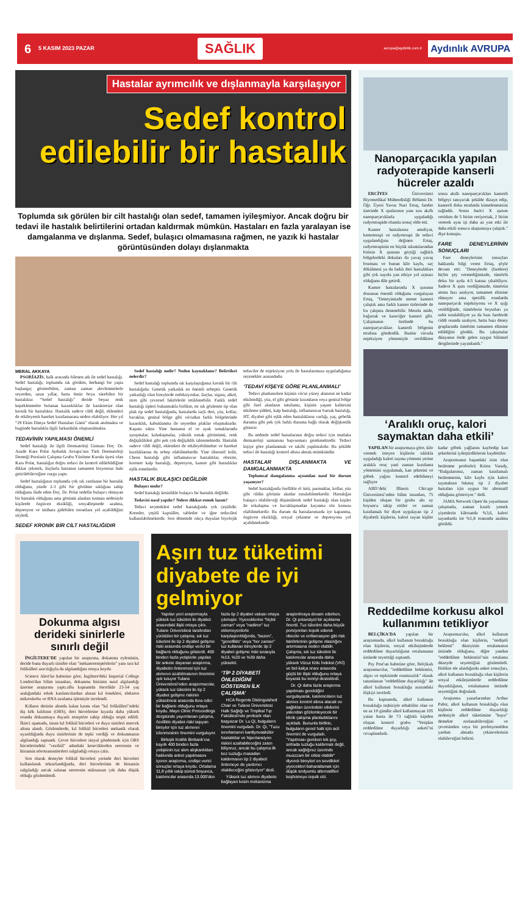6 5 KASIM 2023 PAZAR SAĞLIK avrupa@aydinlik.com.tr Aydınlık AVRUPA
Hastalar ayrımcılık ve dışlanmayla karşılaşıyor
Sedef kontrol
edilebilir bir hastalık
Toplumda sık görülen bir cilt hastalığı olan sedef, tamamen iyileşmiyor. Ancak doğru bir tedavi ile hastalık belirtilerini ortadan kaldırmak mümkün. Hastaları en fazla yaralayan ise damgalanma ve dışlanma. Sedef, bulaşıcı olmamasına rağmen, ne yazık ki hastalar görüntüsünden dolayı dışlanmakta
MERAL AKKAYA
PSORİAZİS, halk arasında bilenen adı ile sedef hastalığı. Sedef hastalığı; toplumda sık görülen, herhangi bir yaşta başlangıç gösterebilen, zaman zaman alevlenmelerle seyreden, uzun yıllar, hatta ömür boyu sürebilen bir hastalıktır. “Sedef hastalığı” deride beyaz renk kepeklenmeler bulunan kızarıklıklar ile karakterize olan kronik bir hastalıktır. Hastalık sadece cildi değil, eklemleri de etkileyerek hareket kısıtlamasına neden olabiliyor. Her yıl “29 Ekim Dünya Sedef Hastaları Günü” olarak anılmakta ve bugünde hastalıkla ilgili farkındalık oluşturulmakta.
TEDAVİNİN YAPILMASI ÖNEMLİ
Sedef hastalığı ile ilgili Dermatoloji Uzmanı Doç. Dr. Asude Kara Polat Aydınlık Avrupa’nın Türk Dermatoloji Derneği Psoriasis Çalışma Grubu Yürütme Kurulu üyesi olan Kara Polat, hastalığın doğru tedavi ile kontrol edilebildiğine dikkat çekerek, ilaçlarla hastanın tamamen lezyonsuz hale getirilebileceğine vurgu yaptı.
Sedef hastalığının toplumda çok sık rastlanan bir hastalık olduğunu, yüzde 2-3 gibi bir görülme sıklığına sahip olduğunu ifade eden Doç. Dr. Polat sedefin bulaşıcı olmayan bir hastalık olduğunu ama görünür alanları tutması nedeniyle kişilerde özgüven eksikliği, sosyalleşmede azalma, depresyon ve intihara gidebilen sorunlara yol açabildiğini söyledi.
SEDEF KRONİK BİR CİLT HASTALIĞIDIR
Sedef hastalığı nedir? Neden kaynaklanır? Belirtileri nelerdir?
Sedef hastalığı toplumda sık karşılaştığımız kronik bir cilt hastalığıdır. Genetik yatkınlık en önemli sebeptir. Genetik yatkınlığı olan bireylerde enfeksiyonlar, ilaçlar, sigara, alkol, stres gibi çevresel faktörlerle tetiklenebilir. Farklı sedef hastalığı tipleri bulunmakla birlikte, en sık gözlenen tip olan plak tip sedef hastalığında, hastalarda saçlı deri, yüz, kollar, bacaklar, genital bölge gibi vücudun farklı bölgelerinde kızarıklık, kabuklanma ile seyreden plaklar oluşmaktadır. Kaşıntı sıktır. Yine hastanın el ve ayak tırnaklarında ayrışmalar, kalınlaşmalar, yüksük tırnak görünümü, renk değişiklikleri gibi pek çok değişiklik izlenmektedir. Hastalık sadece cildi değil, eklemleri de etkileyebilmekte ve hareket kısıtlıklarına da sebep olabilmektedir. Yine ülseratif kolit, Chron hastalığı gibi inflamatuvar hastalıklar, obezite, koroner kalp hastalığı, depresyon, kanser gibi hastalıklar eşlik etmektedir.
HASTALIK BULAŞICI DEĞİLDİR
Bulaşıcı mıdır?
Sedef hastalığı kesinlikle bulaşıcı bir hastalık değildir.
Tedavisi nasıl yapılır? Nelere dikkat etmek lazım?
Tedavi seçenekleri sedef hastalığında çok çeşitlidir. Kremler, çeşitli kapsüller, tabletler ve iğne tedavileri kullanılabilmektedir. Son dönemde sıkça duyulan biyolojik tedaviler de enjeksiyon yolu ile hastalarımıza uyguladığımız seçenekler arasındadır.
‘TEDAVİ KİŞEYE GÖRE PLANLANMALI’
Tedavi planlanırken kişinin vücut yüzey alanının ne kadar etkilendiği, yüz, el gibi görünür kısımların veya genital bölge gibi özel alanların tutulumu, kişinin yaşam kalitesini etkileme şiddeti, kalp hastalığı, inflamatuvar barsak hastalığı, HT, diyabet gibi eşlik eden hastalıkların varlığı, yaş, gebelik durumu gibi pek çok farklı duruma bağlı olarak değişkenlik gösterir.
Bu nedenle sedef hastalarının doğru tedavi için mutlaka dermatoloji uzmanına başvurması gerekmektedir. Tedavi kişiye göre planlanmalı ve takibi yapılmalıdır. Bu şekilde tedavi ile hastalığı kontrol altına almak mümkündür.
HASTALAR DIŞLANMAKTA VE DAMGALANMAKTA
Toplumsal damgalanma açısından nasıl bir durum yaşanıyor?
Sedef hastalığında özellikle el üstü, parmaklar, kollar, yüz gibi cildin görünür alanlar tutulabilmektedir. Hastalığın bulaşıcı olabileceği düşünülerek sedef hastalığı olan kişiler ile tokalaşma ve kucaklaşmadan kaçınma söz konusu olabilmektedir. Bu durum da hastalarımızda içe kapanma, özgüven eksikliği, sosyal çekinme ve depresyona yol açabilmektedir.
Dokunma algısı derideki sinirlerle sınırlı değil
İNGİLTERE'DE yapılan bir araştırma, dokunma eyleminin, deride buna duyarlı sinirler olan "mekanoreseptörlerin" yanı sıra kıl folikülleri aracılığıyla da algılandığını ortaya koydu
Science Alert'ün haberine göre, İngiltere'deki Imperial College London'dan bilim insanları, dokunma hissinin nasıl algılandığı üzerine araştırma yaptı.zBu kapsamda öncelikle 23-54 yaş aralığındaki erkek katılımcılardan alınan kıl örnekleri, elektron mikroskobu ve RNA sıralama işlemiyle incelendi.
Kılların derinin altında kalan kısmı olan "kıl folikülleri"ndeki dış kök kılıfının (ORS), deri hücrelerine kıyasla daha yüksek oranda dokunmaya duyarlı reseptöre sahip olduğu tespit edildi. İkinci aşamada, insan kıl folikül hücreleri ve duyu sinirleri mercek altına alındı. Gözlemlerde, kıl folikül hücreleri mekanik olarak uyarıldığında duyu sinirlerinin de tepki verdiği ve dokunmanın algılandığı saptandı. Çevre hücrelere sinyal göndermek için ORS hücrelerindeki "vezikül" adındaki keseciklerden serotonin ve histamin nörotransmiterleri salgıladığı ortaya çıktı.
Son olarak deneyler folikül hücreleri yerinde deri hücreleri kullanılarak tekrarlandığında, deri hücrelerinin de histamin salgıladığı ancak salınan serotonin miktarının çok daha düşük olduğu gözlemlendi.
Aşırı tuz tüketimi diyabete de iyi gelmiyor
Yapılan yeni araştırmayla yüksek tuz tüketimi ile diyabet arasındaki ilişki ortaya çıktı. Tulane Üniversitesi tarafından yürütülen bir çalışma, sık tuz tüketimi ile tip 2 diyabet gelişme riski arasında endişe verici bir bağlantı olduğunu gösterdi. 400 binden fazla yetişkinle yapılan bir ankete dayanan araştırma, diyabetin önlenmesi için tuz alımının azaltılmasının önemine ışık tutuyor Tulane Üniversitesi'nden araştırmacılar, yüksek tuz tüketimi ile tip 2 diyabet gelişme riskinin yükselmesi arasında ikna edici bir bağlantı olduğunu ortaya koydu. Mayo Clinic Proceedings dergisinde yayımlanan çalışma, özellikle diyabet riski taşıyan bireyler için tuz alımının izlenmesinin önemini vurguluyor.
Birleşik Krallık Biobank'ına kayıtlı 400 binden fazla yetişkinin tuz alım alışkanlıkları hakkında anket yapılmasını içeren araştırma, endişe verici sonuçlar ortaya koydu. Ortalama 11,8 yıllık takip süresi boyunca, katılımcılar arasında 13.000'den fazla tip 2 diyabet vakası ortaya çıkmıştır. Yiyeceklerine "hiçbir zaman" veya "nadiren" tuz eklemeyenlerle karşılaştırıldığında, "bazen", "genellikle" veya "her zaman" tuz kullanan bireylerde tip 2 diyabet gelişme riski sırasıyla %13, %20 ve %39 daha yüksekti.
‘TİP 2 DİYABETİ ÖNLEDİĞİNİ GÖSTEREN İLK ÇALIŞMA’
HCA Regents Distinguished Chair ve Tulane Üniversitesi Halk Sağlığı ve Tropikal Tıp Fakültesi'nde profesör olan başyazar Dr. Lu Qi, bulguların önemini vurguladı. Dr. Qi, "Tuzu sınırlamanın kardiyovasküler hastalıklar ve hipertansiyon riskini azaltabileceğini zaten biliyoruz, ancak bu çalışma ilk kez tuzluğu masadan kaldırmanın tip 2 diyabeti önlemeye de yardımcı olabileceğini gösteriyor" dedi.
Yüksek tuz alımını diyabete bağlayan kesin mekanizma araştırılmaya devam ederken, Dr. Qi potansiyel bir açıklama önerdi. Tuz tüketimi daha büyük porsiyonları teşvik ederek obezite ve enflamasyon gibi risk faktörlerinin gelişme olasılığını artırmasına neden olabilir. Çalışma, sık tuz tüketimi ile katılımcılar arasında daha yüksek Vücut Kitle İndeksi (VKİ) ve bel-kalça oranı arasında güçlü bir ilişki olduğunu ortaya koyarak bu teoriyi destekledi.
Dr. Qi daha fazla araştırma yapılması gerektiğini vurgulayarak, katılımcıların tuz alımını kontrol altına alacak ve sağlıkları üzerindeki etkilerini yakından gözlemleyecek bir klinik çalışma planladıklarını açıkladı. Bununla birlikte, bulguların genel halk için acil önemini de vurguladı. "Yapılması gereken tek şey, sofrada tuzluğu kaldırmak değil, ancak sağlığınız üzerinde muazzam bir etkisi olabilir" diyerek bireyleri en sevdikleri yiyecekleri baharatlamak için düşük sodyumlu alternatifleri keşfetmeye teşvik etti.
Nanoparçacıkla yapılan radyoterapide kanserli hücreler azaldı
ERCİYES Üniversitesi Biyomedikal Mühendisliği Bölümü Dr. Öğr. Üyesi Yavuz Nuri Ertaş, fareler üzerinde X ışınlarının yanı sıra akıllı nanoparçacıklarla uyguladığı radyoterapide olumlu sonuç elde etti.
Kanser hastalarına ameliyat, kemoterapi ve radyoterapi ile tedavi uygulandığına değinen Ertaş, radyoterapinin en büyük sıkıntılarından birinin X ışınının geçtiği sağlıklı bölgelerdeki dokuları da yavaş yavaş bozması ve bunun kilo kaybı, saç dökülmesi ya da farklı deri hastalıkları gibi çok sayıda yan etkiye yol açması olduğunu dile getirdi.
Kanser hastalarında X ışınının dozunun önemli olduğunu vurgulayan Ertaş, "Deneyimizde meme kanseri çalıştık ama farklı kanser türlerinde de bu çalışma denenebilir. Mesela mide, bağırsak ve karaciğer kanseri gibi. Çalışmanın özelinde bu nanoparçacıkları kanserli bölgenin etrafına gönderdik. Bunlar vücuda enjeksiyon yöntemiyle verildikten sonra akıllı nanoparçacıkları kanserli bölgeyi tanıyacak şekilde dizayn edip, kanserli doku etrafında kümelenmesini sağladık. Sonra harici X ışınını verirken de 5 birim veriyorsak, 2 birim vererek aynı işi daha az yan etki ile daha etkili sonuca ulaştırmaya çalıştık." diye konuştu.
FARE DENEYLERİNİN SONUÇLARI
Fare deneylerinin sonuçları hakkında bilgi veren Ertaş, şöyle devam etti: "Deneylerde (farelere) hiçbir şey vermediğimizde, tümörlü doku bir ayda 4-5 katına çıkabiliyor. Sadece X ışını verdiğimizde, tümörün artma hızı azalıyor, tamamen elimine olmuyor ama spesifik oranlarda nanoparçacık enjeksiyonu ve X ışığı verildiğinde, tümörlerin boyutları ya sabit tutulabiliyor ya da bazı farelerde ciddi oranda azalıyor, hatta bazı deney gruplarında tümörün tamamen elimine edildiğini gördük. Bu çalışmalar dünyanın önde gelen saygın bilimsel dergilerinde yayımlandı."
‘Aralıklı oruç, kalori saymaktan daha etkili’
YAPILAN bir araştırmaya göre, kilo vermek isteyen kişilerin sıklıkla uyguladığı kalori sayma yöntemi yerine aralıklı oruç yani zaman kısıtlama yöntemini uygulamak, kan şekerini ve göbek yağını kontrol edebilmeyi sağlıyor
ABD’deki Illinois Chicago Üniversitesi’nden bilim insanları, 75 kişiden oluşan bir grubu altı ay boyunca takip ettiler ve zaman kısıtlamalı bir diyet uygulayan tip 2 diyabetli kişilerin, kalori sayan kişiler kadar göbek yağlarını kaybedip kan şekerlerini iyileştirdiklerini kaydettiler.
Araştırmanın başındaki isim olan beslenme profesörü Krista Varady, “Bulgularımız, zaman kısıtlamalı beslenmenin, kilo kaybı için kalori saymaktan bıkmış tip 2 diyabet hastaları için uygun bir alternatif olduğunu gösteriyor.” dedi.
JAMA Network Open’da yayınlanan çalışmada, zaman kısıtlı yemek yiyenlerin kilosunda %3,6, kalori sayanlarda ise %1,8 oranında azalma görüldü.
Reddedilme korkusu alkol kullanımını tetikliyor
BELÇİKA'DA yapılan bir araştırmada, alkol kullanım bozukluğu olan kişilerin, sosyal etkileşimlerde reddedilme duyarlılığının ortalamanın üstünde seyrettiği saptandı.
Psy Post'un haberine göre, Belçikalı araştırmacılar, "reddedilme beklentisi, algısı ve tepkisinde orantısızlık" olarak tanımlanan "reddedilme duyarlılığı" ile alkol kullanım bozukluğu arasındaki ilişkiyi inceledi.
Bu kapsamda, alkol kullanım bozukluğu teşhisiyle rehabilite olan ve en az 10 gündür alkol kullanmayan 105 yatan hasta ile 73 sağlıklı kişiden oluşan kontrol grubu "Yetişkin reddedilme duyarlılığı anketi"ni cevaplandırdı.
Araştırmacılar, alkol kullanım bozukluğu olan kişilerin, "endişeli beklenti" düzeyinin ortalamanın üstünde olduğunu, diğer yandan "reddedilme beklentisi"nin ortalama düzeyde seyrettiğini gözlemledi. Birlikte ele alındığında anket sonuçları, alkol kullanım bozukluğu olan kişilerin sosyal etkileşimlerde reddedilme duyarlılığının, ortalamanın üstünde seyrettiğini doğruladı.
Araştırma yazarlarından Arthur Pabst, alkol kullanım bozukluğu olan kişilerin reddedilme duyarlılığı nedeniyle alkol tüketimine "hayır" demekte zorlanabileceğini ve çevresinden veya bir profesyonelden yardım almada çekincelerinin olabileceğini belirtti.